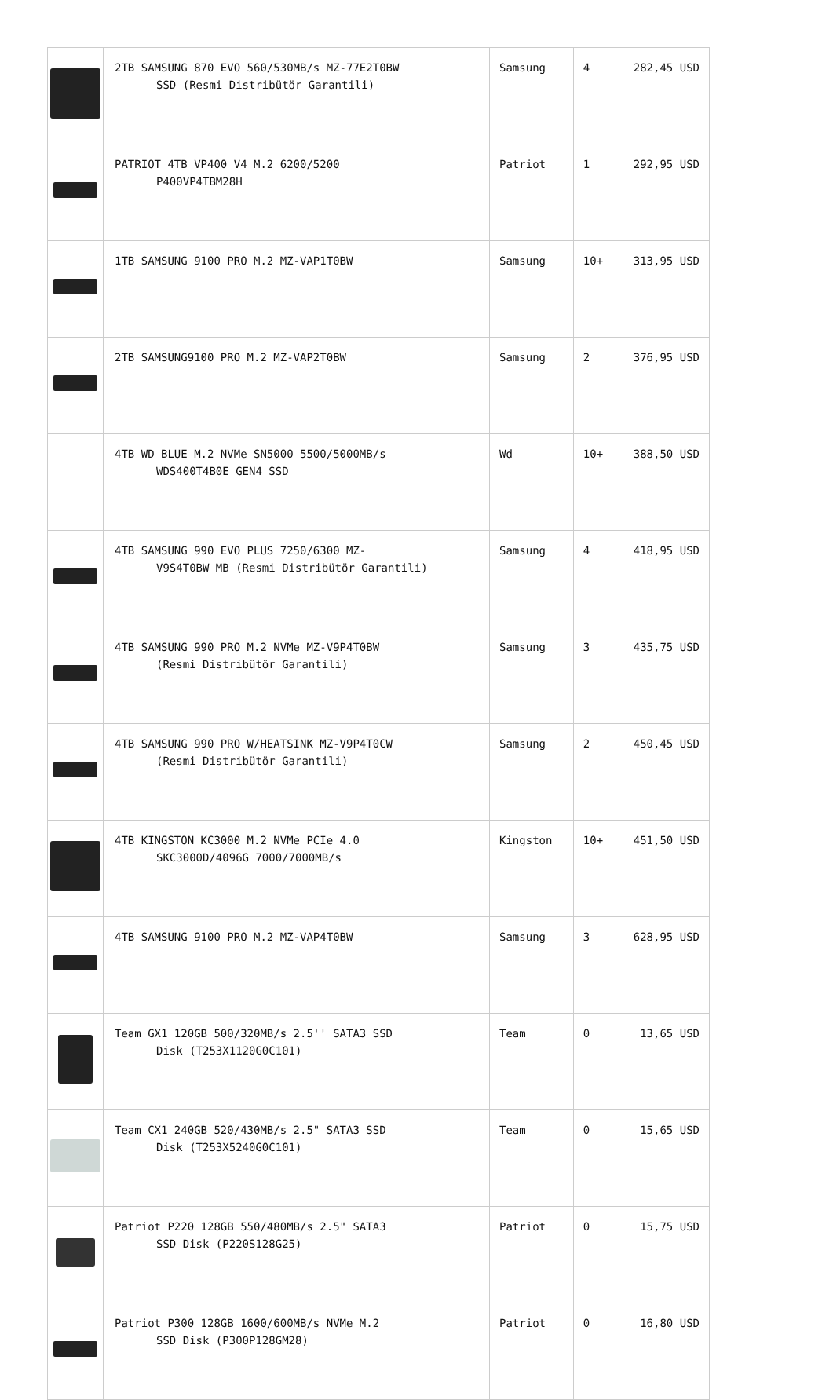| | 2TB SAMSUNG 870 EVO 560/530MB/s MZ-77E2T0BW SSD (Resmi Distribütör Garantili) | Samsung | 4 | 282,45 USD |
| | PATRIOT 4TB VP400 V4 M.2 6200/5200 P400VP4TBM28H | Patriot | 1 | 292,95 USD |
| | 1TB SAMSUNG 9100 PRO M.2 MZ-VAP1T0BW | Samsung | 10+ | 313,95 USD |
| | 2TB SAMSUNG9100 PRO M.2 MZ-VAP2T0BW | Samsung | 2 | 376,95 USD |
| | 4TB WD BLUE M.2 NVMe SN5000 5500/5000MB/s WDS400T4B0E GEN4 SSD | Wd | 10+ | 388,50 USD |
| | 4TB SAMSUNG 990 EVO PLUS 7250/6300 MZ- V9S4T0BW MB (Resmi Distribütör Garantili) | Samsung | 4 | 418,95 USD |
| | 4TB SAMSUNG 990 PRO M.2 NVMe MZ-V9P4T0BW (Resmi Distribütör Garantili) | Samsung | 3 | 435,75 USD |
| | 4TB SAMSUNG 990 PRO W/HEATSINK MZ-V9P4T0CW (Resmi Distribütör Garantili) | Samsung | 2 | 450,45 USD |
| | 4TB KINGSTON KC3000 M.2 NVMe PCIe 4.0 SKC3000D/4096G 7000/7000MB/s | Kingston | 10+ | 451,50 USD |
| | 4TB SAMSUNG 9100 PRO M.2 MZ-VAP4T0BW | Samsung | 3 | 628,95 USD |
| | Team GX1 120GB 500/320MB/s 2.5'' SATA3 SSD Disk (T253X1120G0C101) | Team | 0 | 13,65 USD |
| | Team CX1 240GB 520/430MB/s 2.5" SATA3 SSD Disk (T253X5240G0C101) | Team | 0 | 15,65 USD |
| | Patriot P220 128GB 550/480MB/s 2.5" SATA3 SSD Disk (P220S128G25) | Patriot | 0 | 15,75 USD |
| | Patriot P300 128GB 1600/600MB/s NVMe M.2 SSD Disk (P300P128GM28) | Patriot | 0 | 16,80 USD |